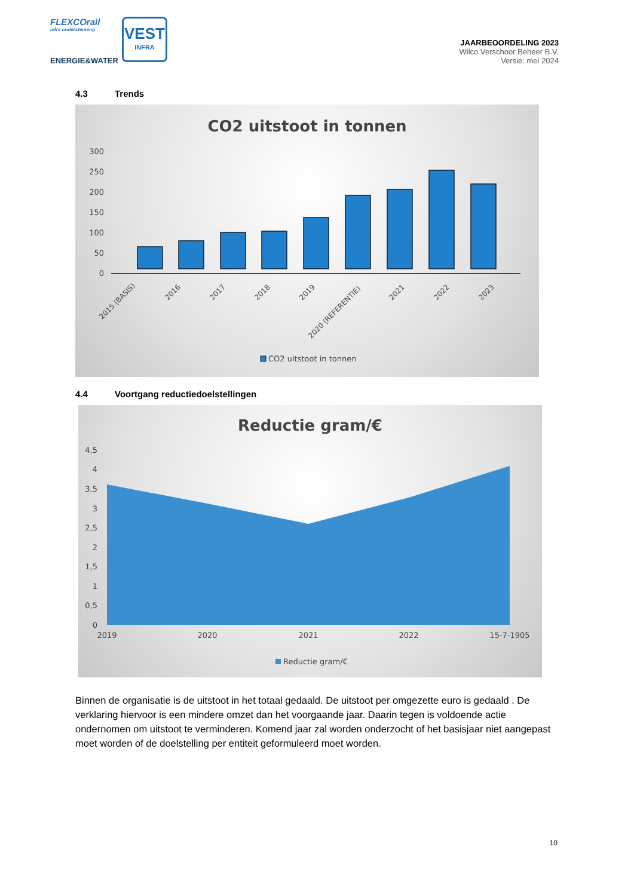FLEXCOrail
infra ondersteuning
ENERGIE&WATER
VEST
INFRA
JAARBEOORDELING 2023
Wilco Verschoor Beheer B.V.
Versie: mei 2024
4.3 Trends
CO2 uitstoot in tonnen
300
250
200
150
100
50
0
2015 (BASIS)
2016
2017
2018
2019
2020 (REFERENTIE)
2021
2022
2023
CO2 uitstoot in tonnen
4.4 Voortgang reductiedoelstellingen
Reductie gram/€
4,5
4
3,5
3
2,5
2
1,5
1
0,5
0
2019
2020
2021
2022
15-7-1905
Reductie gram/€
Binnen de organisatie is de uitstoot in het totaal gedaald. De uitstoot per omgezette euro is gedaald . De verklaring hiervoor is een mindere omzet dan het voorgaande jaar. Daarin tegen is voldoende actie ondernomen om uitstoot te verminderen. Komend jaar zal worden onderzocht of het basisjaar niet aangepast moet worden of de doelstelling per entiteit geformuleerd moet worden.
10